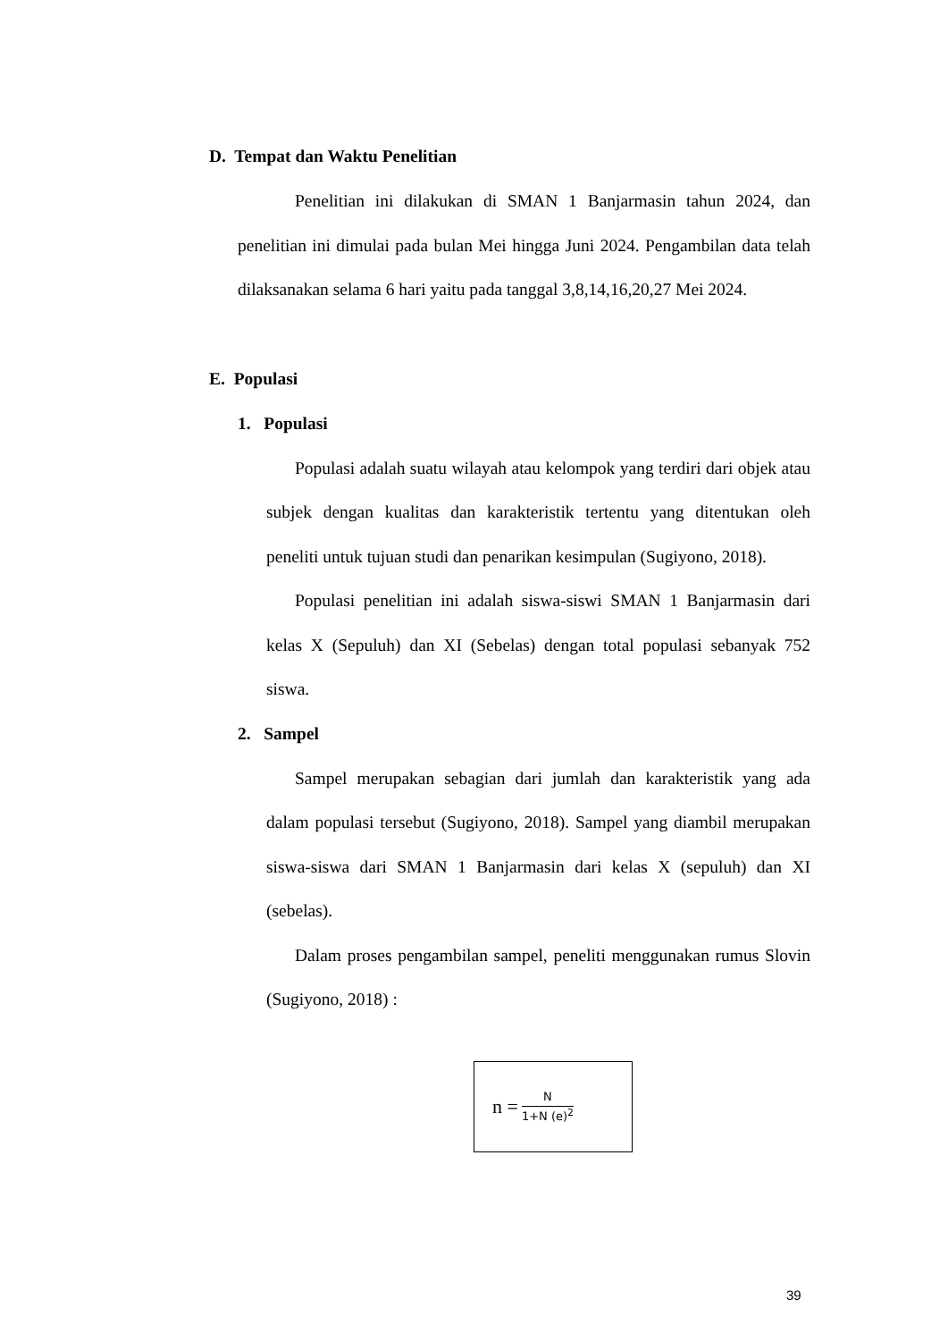D. Tempat dan Waktu Penelitian
Penelitian ini dilakukan di SMAN 1 Banjarmasin tahun 2024, dan penelitian ini dimulai pada bulan Mei hingga Juni 2024. Pengambilan data telah dilaksanakan selama 6 hari yaitu pada tanggal 3,8,14,16,20,27 Mei 2024.
E. Populasi
1. Populasi
Populasi adalah suatu wilayah atau kelompok yang terdiri dari objek atau subjek dengan kualitas dan karakteristik tertentu yang ditentukan oleh peneliti untuk tujuan studi dan penarikan kesimpulan (Sugiyono, 2018).
Populasi penelitian ini adalah siswa-siswi SMAN 1 Banjarmasin dari kelas X (Sepuluh) dan XI (Sebelas) dengan total populasi sebanyak 752 siswa.
2. Sampel
Sampel merupakan sebagian dari jumlah dan karakteristik yang ada dalam populasi tersebut (Sugiyono, 2018). Sampel yang diambil merupakan siswa-siswa dari SMAN 1 Banjarmasin dari kelas X (sepuluh) dan XI (sebelas).
Dalam proses pengambilan sampel, peneliti menggunakan rumus Slovin (Sugiyono, 2018) :
n =
N
1+N (e)<sup>2</sup>
39